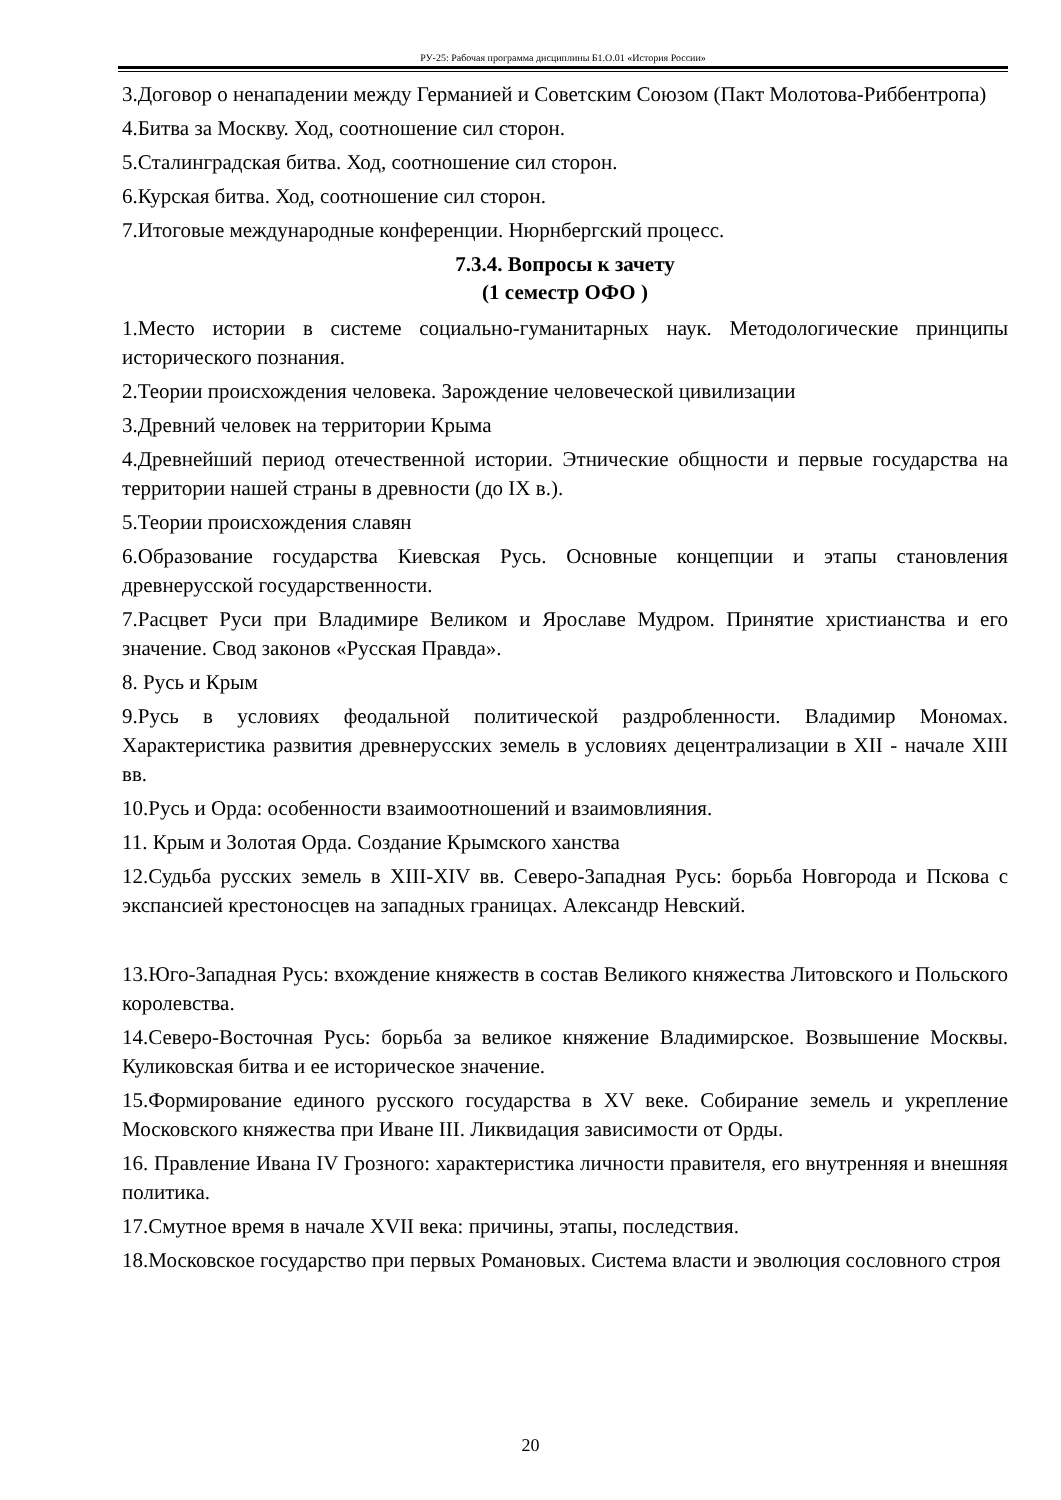РУ-25: Рабочая программа дисциплины Б1.О.01 «История России»
3.Договор о ненападении между Германией и Советским Союзом (Пакт Молотова-Риббентропа)
4.Битва за Москву. Ход, соотношение сил сторон.
5.Сталинградская битва. Ход, соотношение сил сторон.
6.Курская битва. Ход, соотношение сил сторон.
7.Итоговые международные конференции. Нюрнбергский процесс.
7.3.4. Вопросы к зачету
(1 семестр ОФО )
1.Место истории в системе социально-гуманитарных наук. Методологические принципы исторического познания.
2.Теории происхождения человека. Зарождение человеческой цивилизации
3.Древний человек на территории Крыма
4.Древнейший период отечественной истории. Этнические общности и первые государства на территории нашей страны в древности (до IX в.).
5.Теории происхождения славян
6.Образование государства Киевская Русь. Основные концепции и этапы становления древнерусской государственности.
7.Расцвет Руси при Владимире Великом и Ярославе Мудром. Принятие христианства и его значение. Свод законов «Русская Правда».
8. Русь и Крым
9.Русь в условиях феодальной политической раздробленности. Владимир Мономах. Характеристика развития древнерусских земель в условиях децентрализации в XII - начале XIII вв.
10.Русь и Орда: особенности взаимоотношений и взаимовлияния.
11. Крым и Золотая Орда. Создание Крымского ханства
12.Судьба русских земель в XIII-XIV вв. Северо-Западная Русь: борьба Новгорода и Пскова с экспансией крестоносцев на западных границах. Александр Невский.
13.Юго-Западная Русь: вхождение княжеств в состав Великого княжества Литовского и Польского королевства.
14.Северо-Восточная Русь: борьба за великое княжение Владимирское. Возвышение Москвы. Куликовская битва и ее историческое значение.
15.Формирование единого русского государства в XV веке. Собирание земель и укрепление Московского княжества при Иване III. Ликвидация зависимости от Орды.
16. Правление Ивана IV Грозного: характеристика личности правителя, его внутренняя и внешняя политика.
17.Смутное время в начале XVII века: причины, этапы, последствия.
18.Московское государство при первых Романовых. Система власти и эволюция сословного строя
20